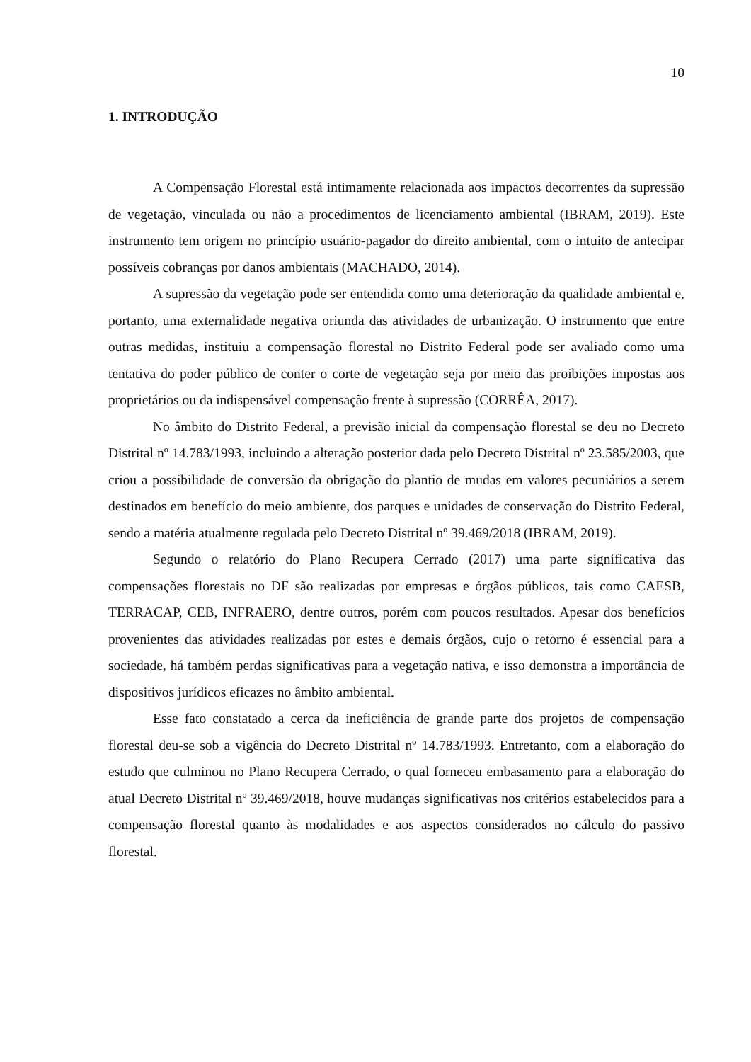10
1. INTRODUÇÃO
A Compensação Florestal está intimamente relacionada aos impactos decorrentes da supressão de vegetação, vinculada ou não a procedimentos de licenciamento ambiental (IBRAM, 2019). Este instrumento tem origem no princípio usuário-pagador do direito ambiental, com o intuito de antecipar possíveis cobranças por danos ambientais (MACHADO, 2014).
A supressão da vegetação pode ser entendida como uma deterioração da qualidade ambiental e, portanto, uma externalidade negativa oriunda das atividades de urbanização. O instrumento que entre outras medidas, instituiu a compensação florestal no Distrito Federal pode ser avaliado como uma tentativa do poder público de conter o corte de vegetação seja por meio das proibições impostas aos proprietários ou da indispensável compensação frente à supressão (CORRÊA, 2017).
No âmbito do Distrito Federal, a previsão inicial da compensação florestal se deu no Decreto Distrital nº 14.783/1993, incluindo a alteração posterior dada pelo Decreto Distrital nº 23.585/2003, que criou a possibilidade de conversão da obrigação do plantio de mudas em valores pecuniários a serem destinados em benefício do meio ambiente, dos parques e unidades de conservação do Distrito Federal, sendo a matéria atualmente regulada pelo Decreto Distrital nº 39.469/2018 (IBRAM, 2019).
Segundo o relatório do Plano Recupera Cerrado (2017) uma parte significativa das compensações florestais no DF são realizadas por empresas e órgãos públicos, tais como CAESB, TERRACAP, CEB, INFRAERO, dentre outros, porém com poucos resultados. Apesar dos benefícios provenientes das atividades realizadas por estes e demais órgãos, cujo o retorno é essencial para a sociedade, há também perdas significativas para a vegetação nativa, e isso demonstra a importância de dispositivos jurídicos eficazes no âmbito ambiental.
Esse fato constatado a cerca da ineficiência de grande parte dos projetos de compensação florestal deu-se sob a vigência do Decreto Distrital nº 14.783/1993. Entretanto, com a elaboração do estudo que culminou no Plano Recupera Cerrado, o qual forneceu embasamento para a elaboração do atual Decreto Distrital nº 39.469/2018, houve mudanças significativas nos critérios estabelecidos para a compensação florestal quanto às modalidades e aos aspectos considerados no cálculo do passivo florestal.